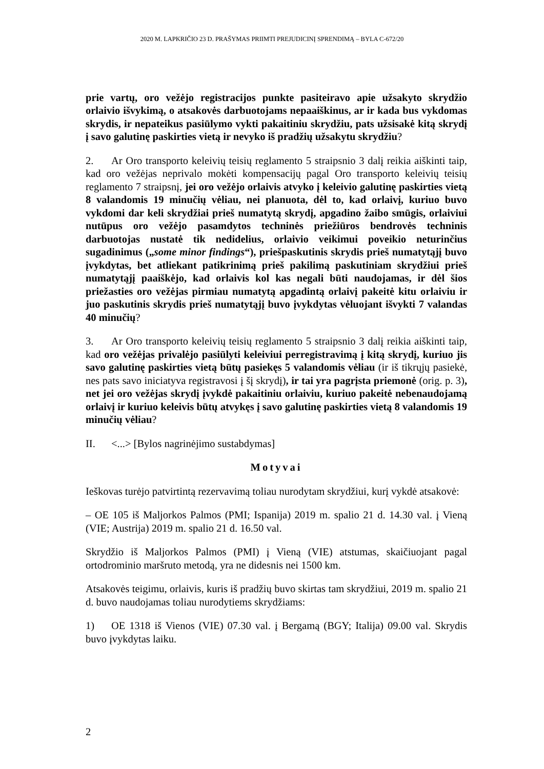2020 M. LAPKRIČIO 23 D. PRAŠYMAS PRIIMTI PREJUDICINĮ SPRENDIMĄ – BYLA C-672/20
prie vartų, oro vežėjo registracijos punkte pasiteiravo apie užsakyto skrydžio orlaivio išvykimą, o atsakovės darbuotojams nepaaiškinus, ar ir kada bus vykdomas skrydis, ir nepateikus pasiūlymo vykti pakaitiniu skrydžiu, pats užsisakė kitą skrydį į savo galutinę paskirties vietą ir nevyko iš pradžių užsakytu skrydžiu?
2. Ar Oro transporto keleivių teisių reglamento 5 straipsnio 3 dalį reikia aiškinti taip, kad oro vežėjas neprivalo mokėti kompensacijų pagal Oro transporto keleivių teisių reglamento 7 straipsnį, jei oro vežėjo orlaivis atvyko į keleivio galutinę paskirties vietą 8 valandomis 19 minučių vėliau, nei planuota, dėl to, kad orlaivį, kuriuo buvo vykdomi dar keli skrydžiai prieš numatytą skrydį, apgadino žaibo smūgis, orlaiviui nutūpus oro vežėjo pasamdytos techninės priežiūros bendrovės techninis darbuotojas nustatė tik nedidelius, orlaivio veikimui poveikio neturinčius sugadinimus („some minor findings“), priešpaskutinis skrydis prieš numatytąjį buvo įvykdytas, bet atliekant patikrinimą prieš pakilimą paskutiniam skrydžiui prieš numatytąjį paaiškėjo, kad orlaivis kol kas negali būti naudojamas, ir dėl šios priežasties oro vežėjas pirmiau numatytą apgadintą orlaivį pakeitė kitu orlaiviu ir juo paskutinis skrydis prieš numatytąjį buvo įvykdytas vėluojant išvykti 7 valandas 40 minučių?
3. Ar Oro transporto keleivių teisių reglamento 5 straipsnio 3 dalį reikia aiškinti taip, kad oro vežėjas privalėjo pasiūlyti keleiviui perregistravimą į kitą skrydį, kuriuo jis savo galutinę paskirties vietą būtų pasiekęs 5 valandomis vėliau (ir iš tikrųjų pasiekė, nes pats savo iniciatyva registravosi į šį skrydį), ir tai yra pagrįsta priemonė (orig. p. 3), net jei oro vežėjas skrydį įvykdė pakaitiniu orlaiviu, kuriuo pakeitė nebenaudojamą orlaivį ir kuriuo keleivis būtų atvykęs į savo galutinę paskirties vietą 8 valandomis 19 minučių vėliau?
II. <...> [Bylos nagrinėjimo sustabdymas]
Motyvai
Ieškovas turėjo patvirtintą rezervavimą toliau nurodytam skrydžiui, kurį vykdė atsakovė:
– OE 105 iš Maljorkos Palmos (PMI; Ispanija) 2019 m. spalio 21 d. 14.30 val. į Vieną (VIE; Austrija) 2019 m. spalio 21 d. 16.50 val.
Skrydžio iš Maljorkos Palmos (PMI) į Vieną (VIE) atstumas, skaičiuojant pagal ortodrominio maršruto metodą, yra ne didesnis nei 1500 km.
Atsakovės teigimu, orlaivis, kuris iš pradžių buvo skirtas tam skrydžiui, 2019 m. spalio 21 d. buvo naudojamas toliau nurodytiems skrydžiams:
1) OE 1318 iš Vienos (VIE) 07.30 val. į Bergamą (BGY; Italija) 09.00 val. Skrydis buvo įvykdytas laiku.
2